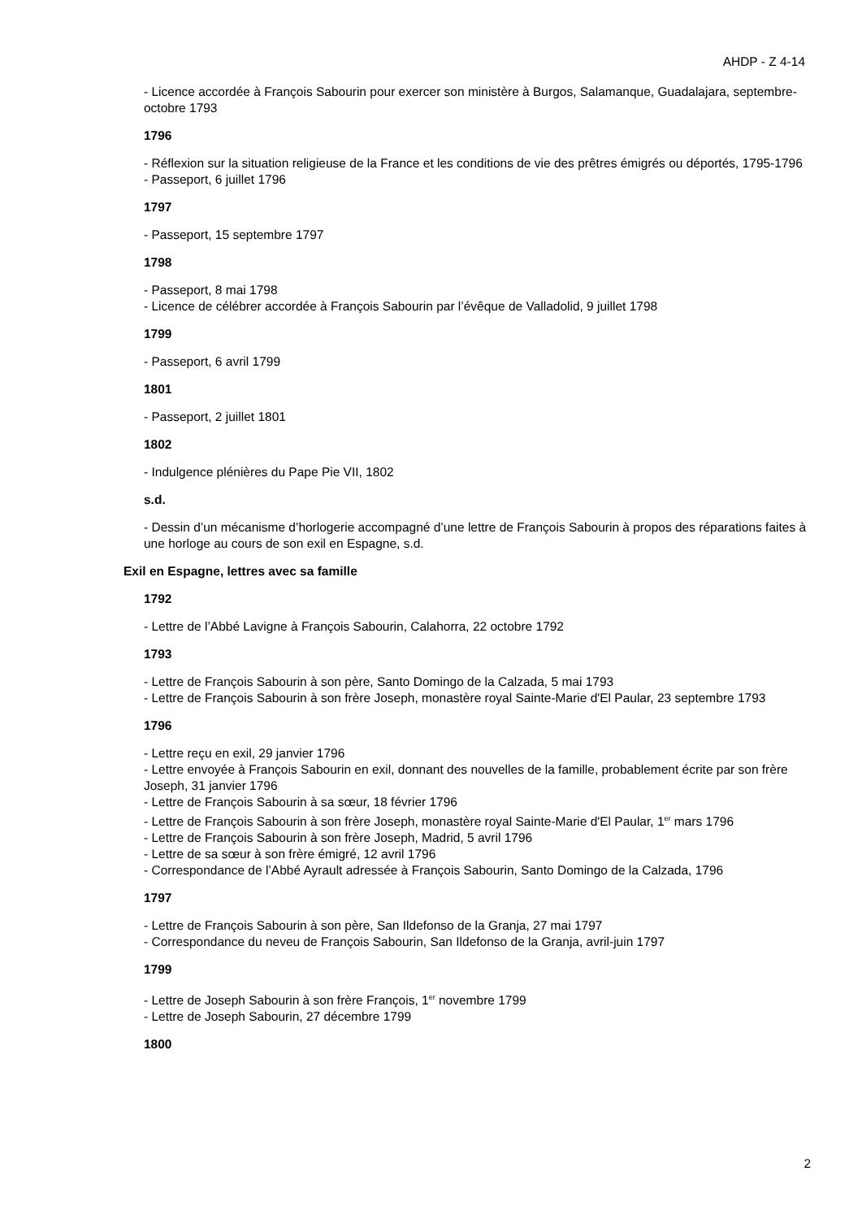AHDP - Z 4-14
- Licence accordée à François Sabourin pour exercer son ministère à Burgos, Salamanque, Guadalajara, septembre-octobre 1793
1796
- Réflexion sur la situation religieuse de la France et les conditions de vie des prêtres émigrés ou déportés, 1795-1796
- Passeport, 6 juillet 1796
1797
- Passeport, 15 septembre 1797
1798
- Passeport, 8 mai 1798
- Licence de célébrer accordée à François Sabourin par l’évêque de Valladolid, 9 juillet 1798
1799
- Passeport, 6 avril 1799
1801
- Passeport, 2 juillet 1801
1802
- Indulgence plénières du Pape Pie VII, 1802
s.d.
- Dessin d’un mécanisme d’horlogerie accompagné d’une lettre de François Sabourin à propos des réparations faites à une horloge au cours de son exil en Espagne, s.d.
Exil en Espagne, lettres avec sa famille
1792
- Lettre de l’Abbé Lavigne à François Sabourin, Calahorra, 22 octobre 1792
1793
- Lettre de François Sabourin à son père, Santo Domingo de la Calzada, 5 mai 1793
- Lettre de François Sabourin à son frère Joseph, monastère royal Sainte-Marie d'El Paular, 23 septembre 1793
1796
- Lettre reçu en exil, 29 janvier 1796
- Lettre envoyée à François Sabourin en exil, donnant des nouvelles de la famille, probablement écrite par son frère Joseph, 31 janvier 1796
- Lettre de François Sabourin à sa sœur, 18 février 1796
- Lettre de François Sabourin à son frère Joseph, monastère royal Sainte-Marie d'El Paular, 1<sup>er</sup> mars 1796
- Lettre de François Sabourin à son frère Joseph, Madrid, 5 avril 1796
- Lettre de sa sœur à son frère émigré, 12 avril 1796
- Correspondance de l’Abbé Ayrault adressée à François Sabourin, Santo Domingo de la Calzada, 1796
1797
- Lettre de François Sabourin à son père, San Ildefonso de la Granja, 27 mai 1797
- Correspondance du neveu de François Sabourin, San Ildefonso de la Granja, avril-juin 1797
1799
- Lettre de Joseph Sabourin à son frère François, 1<sup>er</sup> novembre 1799
- Lettre de Joseph Sabourin, 27 décembre 1799
1800
2